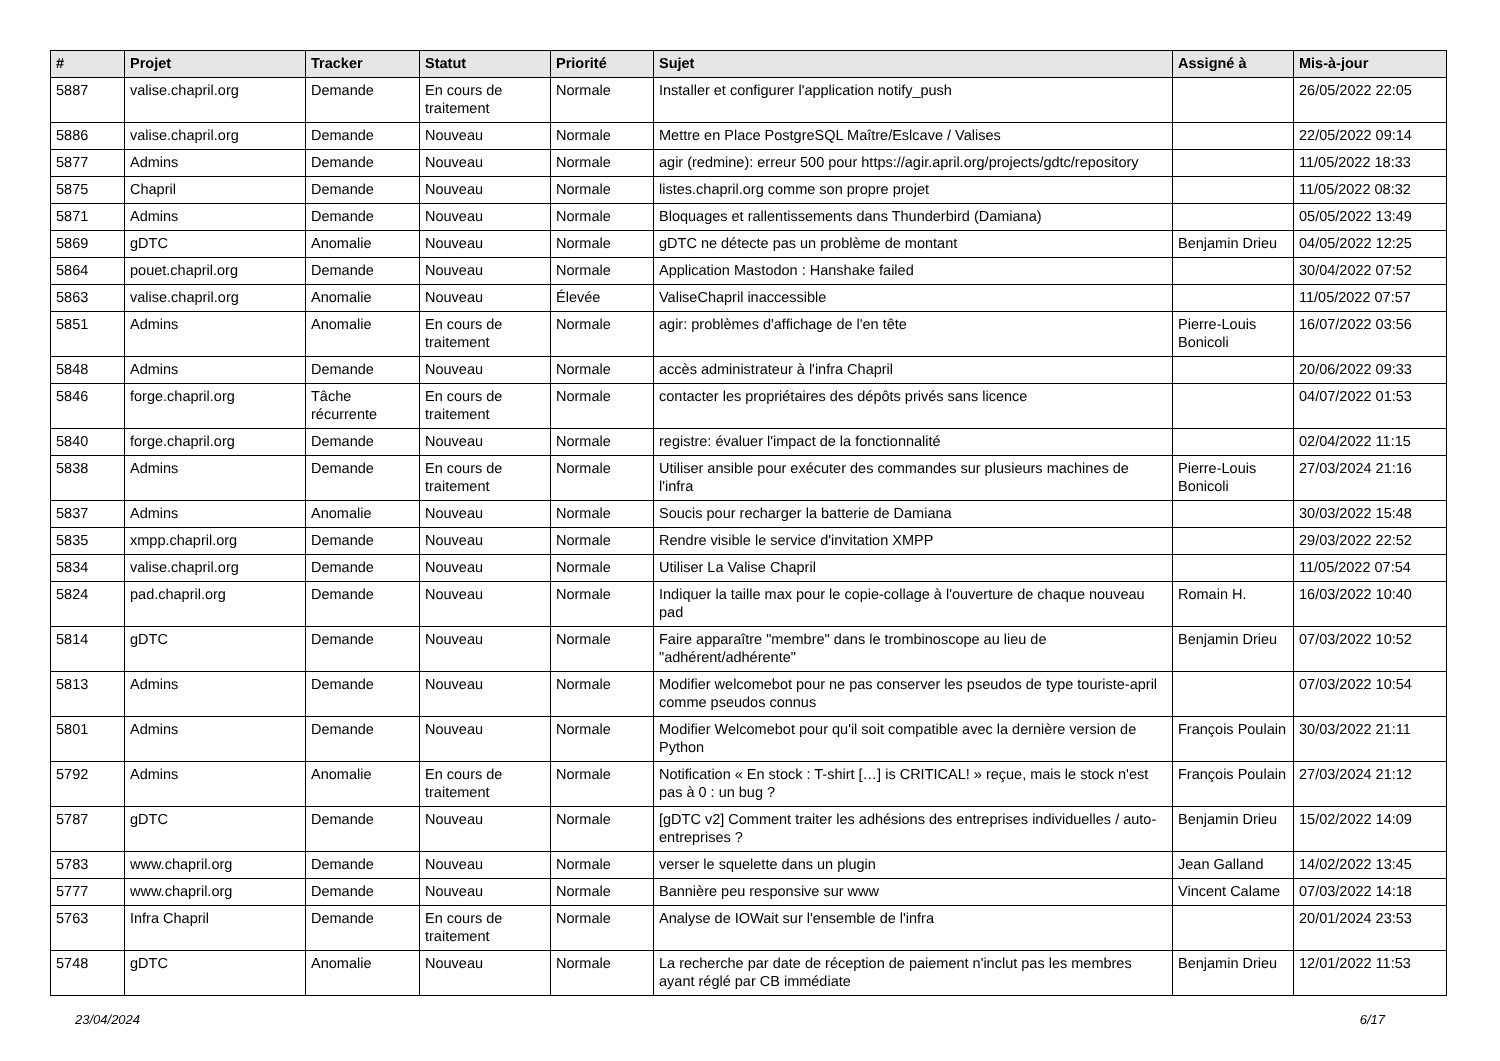| # | Projet | Tracker | Statut | Priorité | Sujet | Assigné à | Mis-à-jour |
| --- | --- | --- | --- | --- | --- | --- | --- |
| 5887 | valise.chapril.org | Demande | En cours de traitement | Normale | Installer et configurer l'application notify_push | | 26/05/2022 22:05 |
| 5886 | valise.chapril.org | Demande | Nouveau | Normale | Mettre en Place PostgreSQL Maître/Eslcave / Valises | | 22/05/2022 09:14 |
| 5877 | Admins | Demande | Nouveau | Normale | agir (redmine): erreur 500 pour https://agir.april.org/projects/gdtc/repository | | 11/05/2022 18:33 |
| 5875 | Chapril | Demande | Nouveau | Normale | listes.chapril.org comme son propre projet | | 11/05/2022 08:32 |
| 5871 | Admins | Demande | Nouveau | Normale | Bloquages et rallentissements dans Thunderbird (Damiana) | | 05/05/2022 13:49 |
| 5869 | gDTC | Anomalie | Nouveau | Normale | gDTC ne détecte pas un problème de montant | Benjamin Drieu | 04/05/2022 12:25 |
| 5864 | pouet.chapril.org | Demande | Nouveau | Normale | Application Mastodon : Hanshake failed | | 30/04/2022 07:52 |
| 5863 | valise.chapril.org | Anomalie | Nouveau | Élevée | ValiseChapril inaccessible | | 11/05/2022 07:57 |
| 5851 | Admins | Anomalie | En cours de traitement | Normale | agir: problèmes d'affichage de l'en tête | Pierre-Louis Bonicoli | 16/07/2022 03:56 |
| 5848 | Admins | Demande | Nouveau | Normale | accès administrateur à l'infra Chapril | | 20/06/2022 09:33 |
| 5846 | forge.chapril.org | Tâche récurrente | En cours de traitement | Normale | contacter les propriétaires des dépôts privés sans licence | | 04/07/2022 01:53 |
| 5840 | forge.chapril.org | Demande | Nouveau | Normale | registre: évaluer l'impact de la fonctionnalité | | 02/04/2022 11:15 |
| 5838 | Admins | Demande | En cours de traitement | Normale | Utiliser ansible pour exécuter des commandes sur plusieurs machines de l'infra | Pierre-Louis Bonicoli | 27/03/2024 21:16 |
| 5837 | Admins | Anomalie | Nouveau | Normale | Soucis pour recharger la batterie de Damiana | | 30/03/2022 15:48 |
| 5835 | xmpp.chapril.org | Demande | Nouveau | Normale | Rendre visible le service d'invitation XMPP | | 29/03/2022 22:52 |
| 5834 | valise.chapril.org | Demande | Nouveau | Normale | Utiliser La Valise Chapril | | 11/05/2022 07:54 |
| 5824 | pad.chapril.org | Demande | Nouveau | Normale | Indiquer la taille max pour le copie-collage à l'ouverture de chaque nouveau pad | Romain H. | 16/03/2022 10:40 |
| 5814 | gDTC | Demande | Nouveau | Normale | Faire apparaître "membre" dans le trombinoscope au lieu de "adhérent/adhérente" | Benjamin Drieu | 07/03/2022 10:52 |
| 5813 | Admins | Demande | Nouveau | Normale | Modifier welcomebot pour ne pas conserver les pseudos de type touriste-april comme pseudos connus | | 07/03/2022 10:54 |
| 5801 | Admins | Demande | Nouveau | Normale | Modifier Welcomebot pour qu'il soit compatible avec la dernière version de Python | François Poulain | 30/03/2022 21:11 |
| 5792 | Admins | Anomalie | En cours de traitement | Normale | Notification « En stock : T-shirt […] is CRITICAL! » reçue, mais le stock n'est pas à 0 : un bug ? | François Poulain | 27/03/2024 21:12 |
| 5787 | gDTC | Demande | Nouveau | Normale | [gDTC v2] Comment traiter les adhésions des entreprises individuelles / auto-entreprises ? | Benjamin Drieu | 15/02/2022 14:09 |
| 5783 | www.chapril.org | Demande | Nouveau | Normale | verser le squelette dans un plugin | Jean Galland | 14/02/2022 13:45 |
| 5777 | www.chapril.org | Demande | Nouveau | Normale | Bannière peu responsive sur www | Vincent Calame | 07/03/2022 14:18 |
| 5763 | Infra Chapril | Demande | En cours de traitement | Normale | Analyse de IOWait sur l'ensemble de l'infra | | 20/01/2024 23:53 |
| 5748 | gDTC | Anomalie | Nouveau | Normale | La recherche par date de réception de paiement n'inclut pas les membres ayant réglé par CB immédiate | Benjamin Drieu | 12/01/2022 11:53 |
23/04/2024 6/17